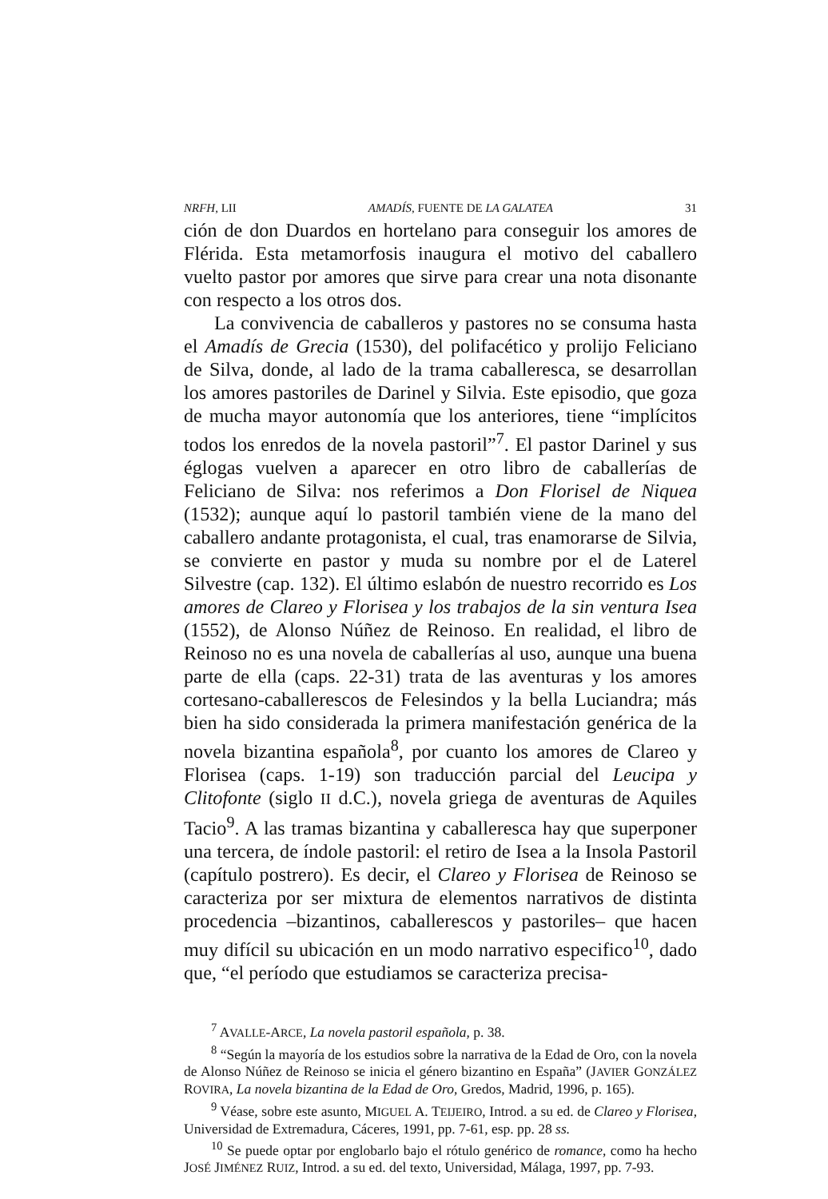NRFH, LII AMADÍS, FUENTE DE LA GALATEA 31
ción de don Duardos en hortelano para conseguir los amores de Flérida. Esta metamorfosis inaugura el motivo del caballero vuelto pastor por amores que sirve para crear una nota disonante con respecto a los otros dos.
La convivencia de caballeros y pastores no se consuma hasta el Amadís de Grecia (1530), del polifacético y prolijo Feliciano de Silva, donde, al lado de la trama caballeresca, se desarrollan los amores pastoriles de Darinel y Silvia. Este episodio, que goza de mucha mayor autonomía que los anteriores, tiene “implícitos todos los enredos de la novela pastoril”<sup>7</sup>. El pastor Darinel y sus églogas vuelven a aparecer en otro libro de caballerías de Feliciano de Silva: nos referimos a Don Florisel de Niquea (1532); aunque aquí lo pastoril también viene de la mano del caballero andante protagonista, el cual, tras enamorarse de Silvia, se convierte en pastor y muda su nombre por el de Laterel Silvestre (cap. 132). El último eslabón de nuestro recorrido es Los amores de Clareo y Florisea y los trabajos de la sin ventura Isea (1552), de Alonso Núñez de Reinoso. En realidad, el libro de Reinoso no es una novela de caballerías al uso, aunque una buena parte de ella (caps. 22-31) trata de las aventuras y los amores cortesano-caballerescos de Felesindos y la bella Luciandra; más bien ha sido considerada la primera manifestación genérica de la novela bizantina española<sup>8</sup>, por cuanto los amores de Clareo y Florisea (caps. 1-19) son traducción parcial del Leucipa y Clitofonte (siglo II d.C.), novela griega de aventuras de Aquiles Tacio<sup>9</sup>. A las tramas bizantina y caballeresca hay que superponer una tercera, de índole pastoril: el retiro de Isea a la Insola Pastoril (capítulo postrero). Es decir, el Clareo y Florisea de Reinoso se caracteriza por ser mixtura de elementos narrativos de distinta procedencia –bizantinos, caballerescos y pastoriles– que hacen muy difícil su ubicación en un modo narrativo especifico<sup>10</sup>, dado que, “el período que estudiamos se caracteriza precisa-
<sup>7</sup> AVALLE-ARCE, La novela pastoril española, p. 38.
<sup>8</sup> “Según la mayoría de los estudios sobre la narrativa de la Edad de Oro, con la novela de Alonso Núñez de Reinoso se inicia el género bizantino en España” (JAVIER GONZÁLEZ ROVIRA, La novela bizantina de la Edad de Oro, Gredos, Madrid, 1996, p. 165).
<sup>9</sup> Véase, sobre este asunto, MIGUEL A. TEIJEIRO, Introd. a su ed. de Clareo y Florisea, Universidad de Extremadura, Cáceres, 1991, pp. 7-61, esp. pp. 28 ss.
<sup>10</sup> Se puede optar por englobarlo bajo el rótulo genérico de romance, como ha hecho JOSÉ JIMÉNEZ RUIZ, Introd. a su ed. del texto, Universidad, Málaga, 1997, pp. 7-93.